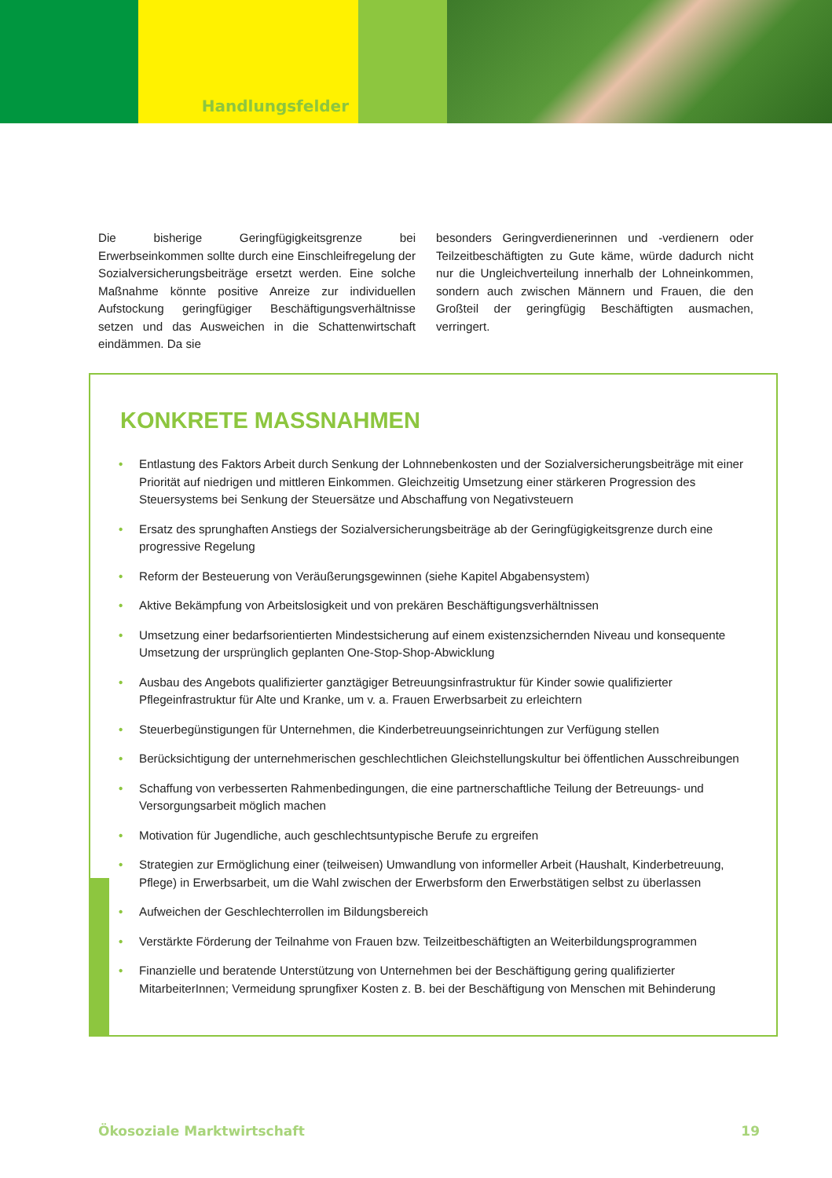Handlungsfelder
Die bisherige Geringfügigkeitsgrenze bei Erwerbseinkommen sollte durch eine Einschleifregelung der Sozialversicherungsbeiträge ersetzt werden. Eine solche Maßnahme könnte positive Anreize zur individuellen Aufstockung geringfügiger Beschäftigungsverhältnisse setzen und das Ausweichen in die Schattenwirtschaft eindämmen. Da sie
besonders Geringverdienerinnen und -verdienern oder Teilzeitbeschäftigten zu Gute käme, würde dadurch nicht nur die Ungleichverteilung innerhalb der Lohneinkommen, sondern auch zwischen Männern und Frauen, die den Großteil der geringfügig Beschäftigten ausmachen, verringert.
KONKRETE MASSNAHMEN
• Entlastung des Faktors Arbeit durch Senkung der Lohnnebenkosten und der Sozialversicherungsbeiträge mit einer Priorität auf niedrigen und mittleren Einkommen. Gleichzeitig Umsetzung einer stärkeren Progression des Steuersystems bei Senkung der Steuersätze und Abschaffung von Negativsteuern
• Ersatz des sprunghaften Anstiegs der Sozialversicherungsbeiträge ab der Geringfügigkeitsgrenze durch eine progressive Regelung
• Reform der Besteuerung von Veräußerungsgewinnen (siehe Kapitel Abgabensystem)
• Aktive Bekämpfung von Arbeitslosigkeit und von prekären Beschäftigungsverhältnissen
• Umsetzung einer bedarfsorientierten Mindestsicherung auf einem existenzsichernden Niveau und konsequente Umsetzung der ursprünglich geplanten One-Stop-Shop-Abwicklung
• Ausbau des Angebots qualifizierter ganztägiger Betreuungsinfrastruktur für Kinder sowie qualifizierter Pflegeinfrastruktur für Alte und Kranke, um v. a. Frauen Erwerbsarbeit zu erleichtern
• Steuerbegünstigungen für Unternehmen, die Kinderbetreuungseinrichtungen zur Verfügung stellen
• Berücksichtigung der unternehmerischen geschlechtlichen Gleichstellungskultur bei öffentlichen Ausschreibungen
• Schaffung von verbesserten Rahmenbedingungen, die eine partnerschaftliche Teilung der Betreuungs- und Versorgungsarbeit möglich machen
• Motivation für Jugendliche, auch geschlechtsuntypische Berufe zu ergreifen
• Strategien zur Ermöglichung einer (teilweisen) Umwandlung von informeller Arbeit (Haushalt, Kinderbetreuung, Pflege) in Erwerbsarbeit, um die Wahl zwischen der Erwerbsform den Erwerbstätigen selbst zu überlassen
• Aufweichen der Geschlechterrollen im Bildungsbereich
• Verstärkte Förderung der Teilnahme von Frauen bzw. Teilzeitbeschäftigten an Weiterbildungsprogrammen
• Finanzielle und beratende Unterstützung von Unternehmen bei der Beschäftigung gering qualifizierter MitarbeiterInnen; Vermeidung sprungfixer Kosten z. B. bei der Beschäftigung von Menschen mit Behinderung
Ökosoziale Marktwirtschaft 19